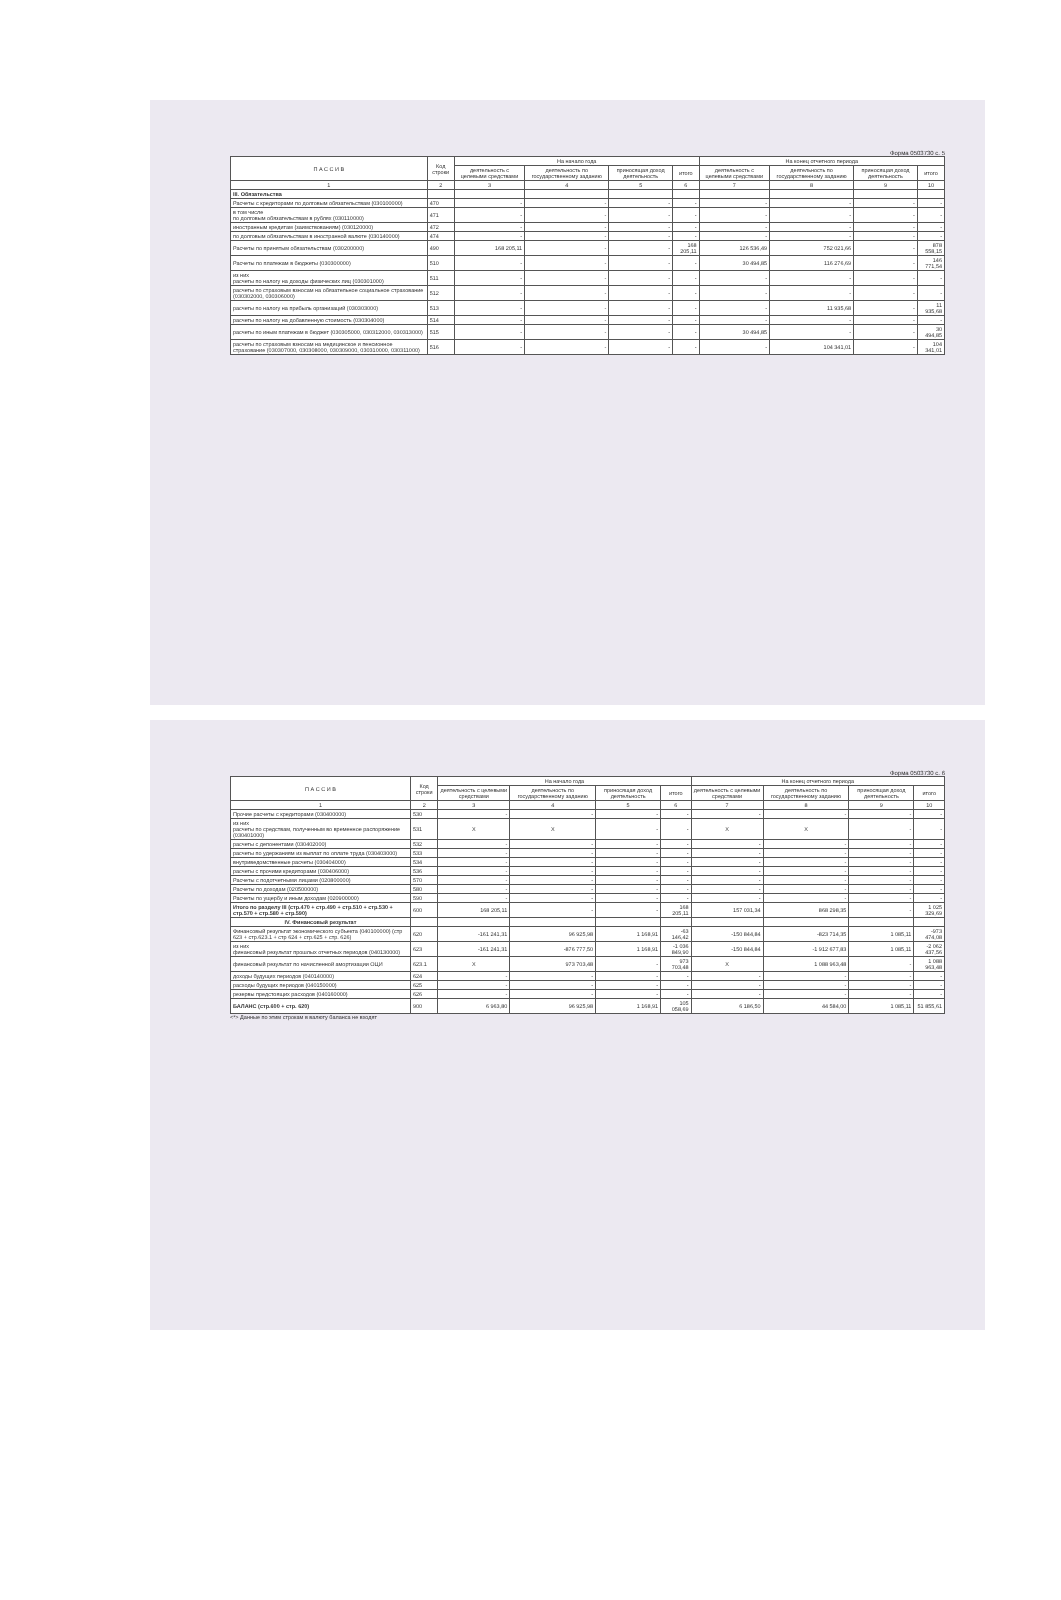Форма 0503730 с. 5
| П А С С И В | Код строки | На начало года | | | | На конец отчетного периода | | | |
| --- | --- | --- | --- | --- | --- | --- | --- | --- | --- |
| | | деятельность с целевыми средствами | деятельность по государственному заданию | приносящая доход деятельность | итого | деятельность с целевыми средствами | деятельность по государственному заданию | приносящая доход деятельность | итого |
| 1 | 2 | 3 | 4 | 5 | 6 | 7 | 8 | 9 | 10 |
| III. Обязательства | | | | | | | | | |
| Расчеты с кредиторами по долговым обязательствам (030100000) | 470 | - | - | - | - | - | - | - | - |
| в том числе по долговым обязательствам в рублях (030110000) | 471 | - | - | - | - | - | - | - | - |
| иностранным кредитам (заимствованиям) (030120000) | 472 | - | - | - | - | - | - | - | - |
| по долговым обязательствам в иностранной валюте (030140000) | 474 | - | - | - | - | - | - | - | - |
| Расчеты по принятым обязательствам (030200000) | 490 | 168 205,11 | - | - | 168 205,11 | 126 536,49 | 752 021,66 | - | 878 558,15 |
| Расчеты по платежам в бюджеты (030300000) | 510 | - | - | - | - | 30 494,85 | 116 276,69 | - | 146 771,54 |
| из них расчеты по налогу на доходы физических лиц (030301000) | 511 | - | - | - | - | - | - | - | - |
| расчеты по страховым взносам на обязательное социальное страхование (030302000, 030306000) | 512 | - | - | - | - | - | - | - | - |
| расчеты по налогу на прибыль организаций (030303000) | 513 | - | - | - | - | - | 11 935,68 | - | 11 935,68 |
| расчеты по налогу на добавленную стоимость (030304000) | 514 | - | - | - | - | - | - | - | - |
| расчеты по иным платежам в бюджет (030305000, 030312000, 030313000) | 515 | - | - | - | - | 30 494,85 | - | - | 30 494,85 |
| расчеты по страховым взносам на медицинское и пенсионное страхование (030307000, 030308000, 030309000, 030310000, 030311000) | 516 | - | - | - | - | - | 104 341,01 | - | 104 341,01 |
Форма 0503730 с. 6
| П А С С И В | Код строки | На начало года | | | | На конец отчетного периода | | | |
| --- | --- | --- | --- | --- | --- | --- | --- | --- | --- |
| | | деятельность с целевыми средствами | деятельность по государственному заданию | приносящая доход деятельность | итого | деятельность с целевыми средствами | деятельность по государственному заданию | приносящая доход деятельность | итого |
| 1 | 2 | 3 | 4 | 5 | 6 | 7 | 8 | 9 | 10 |
| Прочие расчеты с кредиторами (030400000) | 530 | - | - | - | - | - | - | - | - |
| из них расчеты по средствам, полученным во временное распоряжение (030401000) | 531 | X | X | - | - | X | X | - | - |
| расчеты с депонентами (030402000) | 532 | - | - | - | - | - | - | - | - |
| расчеты по удержаниям из выплат по оплате труда (030403000) | 533 | - | - | - | - | - | - | - | - |
| внутриведомственные расчеты (030404000) | 534 | - | - | - | - | - | - | - | - |
| расчеты с прочими кредиторами (030406000) | 536 | - | - | - | - | - | - | - | - |
| Расчеты с подотчетными лицами (020800000) | 570 | - | - | - | - | - | - | - | - |
| Расчеты по доходам (020500000) | 580 | - | - | - | - | - | - | - | - |
| Расчеты по ущербу и иным доходам (020900000) | 590 | - | - | - | - | - | - | - | - |
| Итого по разделу III (стр.470 + стр.490 + стр.510 + стр.530 + стр.570 + стр.580 + стр.590) | 600 | 168 205,11 | - | - | 168 205,11 | 157 031,34 | 868 298,35 | - | 1 025 329,69 |
| IV. Финансовый результат | | | | | | | | | |
| Финансовый результат экономического субъекта (040100000) (стр 623 + стр.623.1 + стр 624 + стр.625 + стр. 626) | 620 | -161 241,31 | 96 925,98 | 1 168,91 | -63 146,42 | -150 844,84 | -823 714,35 | 1 085,11 | -973 474,08 |
| из них финансовый результат прошлых отчетных периодов (040130000) | 623 | -161 241,31 | -876 777,50 | 1 168,91 | -1 036 849,90 | -150 844,84 | -1 912 677,83 | 1 085,11 | -2 062 437,56 |
| финансовый результат по начисленной амортизации ОЦИ | 623.1 | X | 973 703,48 | - | 973 703,48 | X | 1 088 963,48 | - | 1 088 963,48 |
| доходы будущих периодов (040140000) | 624 | - | - | - | - | - | - | - | - |
| расходы будущих периодов (040150000) | 625 | - | - | - | - | - | - | - | - |
| резервы предстоящих расходов (040160000) | 626 | - | - | - | - | - | - | - | - |
| БАЛАНС (стр.600 + стр. 620) | 900 | 6 963,80 | 96 925,98 | 1 168,91 | 105 058,69 | 6 186,50 | 44 584,00 | 1 085,11 | 51 855,61 |
<*> Данные по этим строкам в валюту баланса не входят